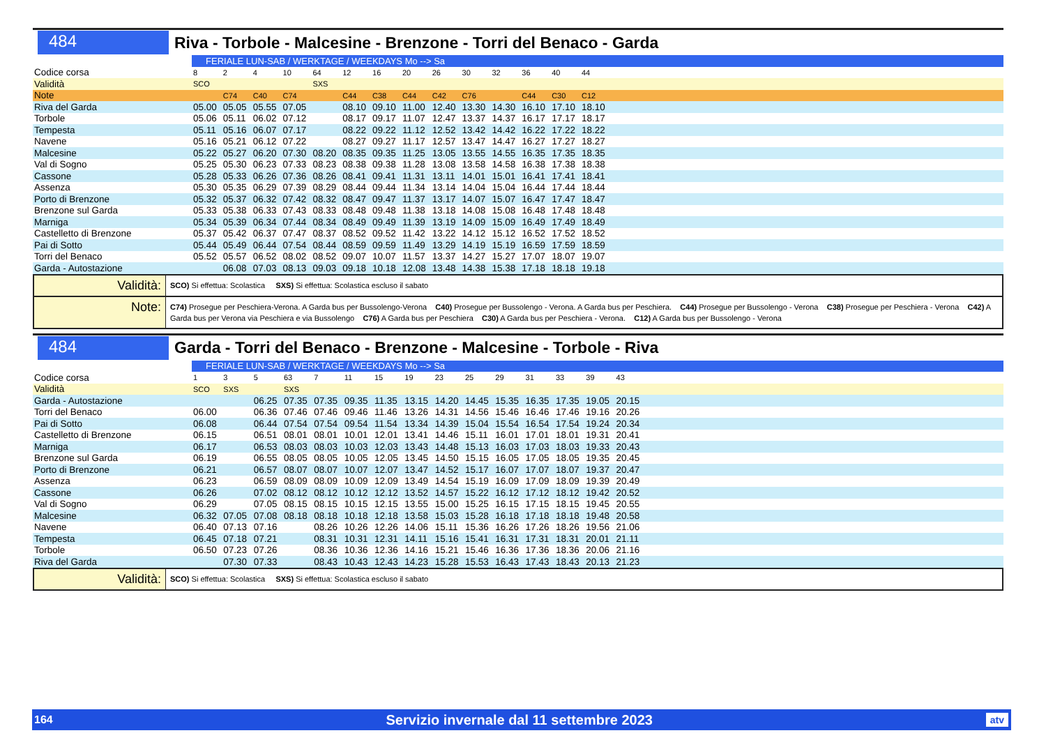484
Riva - Torbole - Malcesine - Brenzone - Torri del Benaco - Garda
| | FERIALE LUN-SAB / WERKTAGE / WEEKDAYS Mo --> Sa | | | | | | | | | | | | | | |
| Codice corsa | 8 | 2 | 4 | 10 | 64 | 12 | 16 | 20 | 26 | 30 | 32 | 36 | 40 | 44 | |
| Validità | SCO | | | | SXS | | | | | | | | | | |
| Note | | C74 | C40 | C74 | | C44 | C38 | C44 | C42 | C76 | | C44 | C30 | C12 | |
| Riva del Garda | 05.00 | 05.05 | 05.55 | 07.05 | | 08.10 | 09.10 | 11.00 | 12.40 | 13.30 | 14.30 | 16.10 | 17.10 | 18.10 | |
| Torbole | 05.06 | 05.11 | 06.02 | 07.12 | | 08.17 | 09.17 | 11.07 | 12.47 | 13.37 | 14.37 | 16.17 | 17.17 | 18.17 | |
| Tempesta | 05.11 | 05.16 | 06.07 | 07.17 | | 08.22 | 09.22 | 11.12 | 12.52 | 13.42 | 14.42 | 16.22 | 17.22 | 18.22 | |
| Navene | 05.16 | 05.21 | 06.12 | 07.22 | | 08.27 | 09.27 | 11.17 | 12.57 | 13.47 | 14.47 | 16.27 | 17.27 | 18.27 | |
| Malcesine | 05.22 | 05.27 | 06.20 | 07.30 | 08.20 | 08.35 | 09.35 | 11.25 | 13.05 | 13.55 | 14.55 | 16.35 | 17.35 | 18.35 | |
| Val di Sogno | 05.25 | 05.30 | 06.23 | 07.33 | 08.23 | 08.38 | 09.38 | 11.28 | 13.08 | 13.58 | 14.58 | 16.38 | 17.38 | 18.38 | |
| Cassone | 05.28 | 05.33 | 06.26 | 07.36 | 08.26 | 08.41 | 09.41 | 11.31 | 13.11 | 14.01 | 15.01 | 16.41 | 17.41 | 18.41 | |
| Assenza | 05.30 | 05.35 | 06.29 | 07.39 | 08.29 | 08.44 | 09.44 | 11.34 | 13.14 | 14.04 | 15.04 | 16.44 | 17.44 | 18.44 | |
| Porto di Brenzone | 05.32 | 05.37 | 06.32 | 07.42 | 08.32 | 08.47 | 09.47 | 11.37 | 13.17 | 14.07 | 15.07 | 16.47 | 17.47 | 18.47 | |
| Brenzone sul Garda | 05.33 | 05.38 | 06.33 | 07.43 | 08.33 | 08.48 | 09.48 | 11.38 | 13.18 | 14.08 | 15.08 | 16.48 | 17.48 | 18.48 | |
| Marniga | 05.34 | 05.39 | 06.34 | 07.44 | 08.34 | 08.49 | 09.49 | 11.39 | 13.19 | 14.09 | 15.09 | 16.49 | 17.49 | 18.49 | |
| Castelletto di Brenzone | 05.37 | 05.42 | 06.37 | 07.47 | 08.37 | 08.52 | 09.52 | 11.42 | 13.22 | 14.12 | 15.12 | 16.52 | 17.52 | 18.52 | |
| Pai di Sotto | 05.44 | 05.49 | 06.44 | 07.54 | 08.44 | 08.59 | 09.59 | 11.49 | 13.29 | 14.19 | 15.19 | 16.59 | 17.59 | 18.59 | |
| Torri del Benaco | 05.52 | 05.57 | 06.52 | 08.02 | 08.52 | 09.07 | 10.07 | 11.57 | 13.37 | 14.27 | 15.27 | 17.07 | 18.07 | 19.07 | |
| Garda - Autostazione | | 06.08 | 07.03 | 08.13 | 09.03 | 09.18 | 10.18 | 12.08 | 13.48 | 14.38 | 15.38 | 17.18 | 18.18 | 19.18 | |
Validità:
SCO) Si effettua: Scolastica SXS) Si effettua: Scolastica escluso il sabato
Note:
C74) Prosegue per Peschiera-Verona. A Garda bus per Bussolengo-Verona C40) Prosegue per Bussolengo - Verona. A Garda bus per Peschiera. C44) Prosegue per Bussolengo - Verona C38) Prosegue per Peschiera - Verona C42) A Garda bus per Verona via Peschiera e via Bussolengo C76) A Garda bus per Peschiera C30) A Garda bus per Peschiera - Verona. C12) A Garda bus per Bussolengo - Verona
484
Garda - Torri del Benaco - Brenzone - Malcesine - Torbole - Riva
| | FERIALE LUN-SAB / WERKTAGE / WEEKDAYS Mo --> Sa | | | | | | | | | | | | | | | |
| Codice corsa | 1 | 3 | 5 | 63 | 7 | 11 | 15 | 19 | 23 | 25 | 29 | 31 | 33 | 39 | 43 | |
| Validità | SCO | SXS | | SXS | | | | | | | | | | | | |
| Garda - Autostazione | | | 06.25 | 07.35 | 07.35 | 09.35 | 11.35 | 13.15 | 14.20 | 14.45 | 15.35 | 16.35 | 17.35 | 19.05 | 20.15 | |
| Torri del Benaco | 06.00 | | 06.36 | 07.46 | 07.46 | 09.46 | 11.46 | 13.26 | 14.31 | 14.56 | 15.46 | 16.46 | 17.46 | 19.16 | 20.26 | |
| Pai di Sotto | 06.08 | | 06.44 | 07.54 | 07.54 | 09.54 | 11.54 | 13.34 | 14.39 | 15.04 | 15.54 | 16.54 | 17.54 | 19.24 | 20.34 | |
| Castelletto di Brenzone | 06.15 | | 06.51 | 08.01 | 08.01 | 10.01 | 12.01 | 13.41 | 14.46 | 15.11 | 16.01 | 17.01 | 18.01 | 19.31 | 20.41 | |
| Marniga | 06.17 | | 06.53 | 08.03 | 08.03 | 10.03 | 12.03 | 13.43 | 14.48 | 15.13 | 16.03 | 17.03 | 18.03 | 19.33 | 20.43 | |
| Brenzone sul Garda | 06.19 | | 06.55 | 08.05 | 08.05 | 10.05 | 12.05 | 13.45 | 14.50 | 15.15 | 16.05 | 17.05 | 18.05 | 19.35 | 20.45 | |
| Porto di Brenzone | 06.21 | | 06.57 | 08.07 | 08.07 | 10.07 | 12.07 | 13.47 | 14.52 | 15.17 | 16.07 | 17.07 | 18.07 | 19.37 | 20.47 | |
| Assenza | 06.23 | | 06.59 | 08.09 | 08.09 | 10.09 | 12.09 | 13.49 | 14.54 | 15.19 | 16.09 | 17.09 | 18.09 | 19.39 | 20.49 | |
| Cassone | 06.26 | | 07.02 | 08.12 | 08.12 | 10.12 | 12.12 | 13.52 | 14.57 | 15.22 | 16.12 | 17.12 | 18.12 | 19.42 | 20.52 | |
| Val di Sogno | 06.29 | | 07.05 | 08.15 | 08.15 | 10.15 | 12.15 | 13.55 | 15.00 | 15.25 | 16.15 | 17.15 | 18.15 | 19.45 | 20.55 | |
| Malcesine | 06.32 | 07.05 | 07.08 | 08.18 | 08.18 | 10.18 | 12.18 | 13.58 | 15.03 | 15.28 | 16.18 | 17.18 | 18.18 | 19.48 | 20.58 | |
| Navene | 06.40 | 07.13 | 07.16 | | 08.26 | 10.26 | 12.26 | 14.06 | 15.11 | 15.36 | 16.26 | 17.26 | 18.26 | 19.56 | 21.06 | |
| Tempesta | 06.45 | 07.18 | 07.21 | | 08.31 | 10.31 | 12.31 | 14.11 | 15.16 | 15.41 | 16.31 | 17.31 | 18.31 | 20.01 | 21.11 | |
| Torbole | 06.50 | 07.23 | 07.26 | | 08.36 | 10.36 | 12.36 | 14.16 | 15.21 | 15.46 | 16.36 | 17.36 | 18.36 | 20.06 | 21.16 | |
| Riva del Garda | | 07.30 | 07.33 | | 08.43 | 10.43 | 12.43 | 14.23 | 15.28 | 15.53 | 16.43 | 17.43 | 18.43 | 20.13 | 21.23 | |
Validità:
SCO) Si effettua: Scolastica SXS) Si effettua: Scolastica escluso il sabato
164 Servizio invernale dal 11 settembre 2023 atv